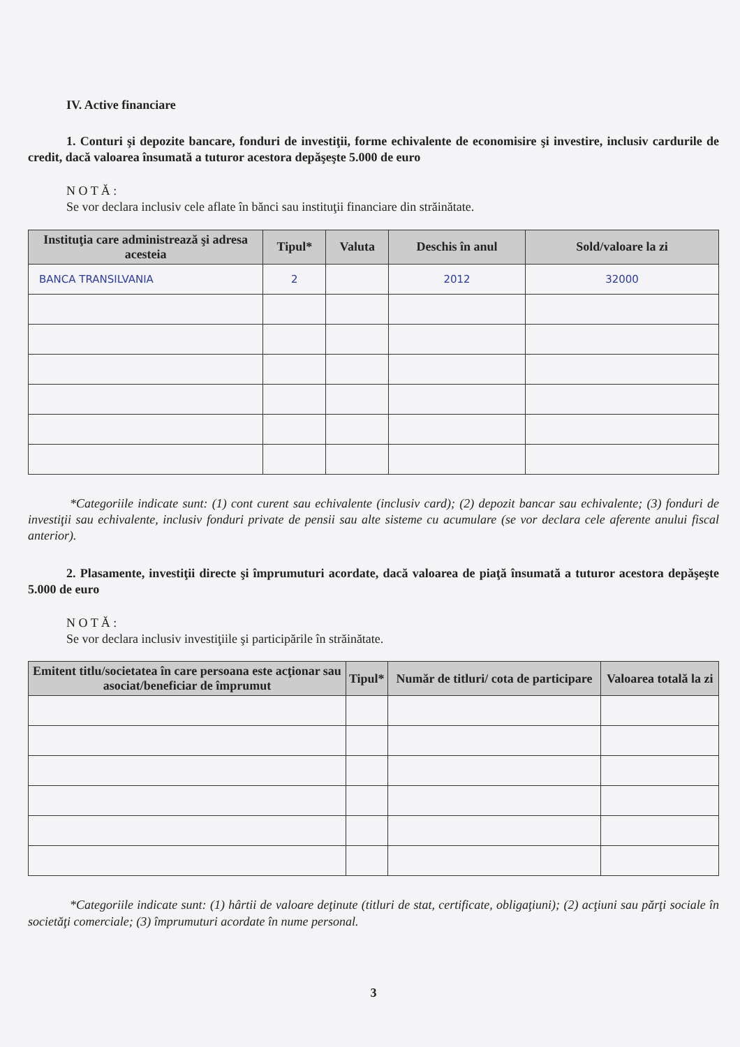IV. Active financiare
1. Conturi şi depozite bancare, fonduri de investiţii, forme echivalente de economisire şi investire, inclusiv cardurile de credit, dacă valoarea însumată a tuturor acestora depăşeşte 5.000 de euro
N O T Ă :
Se vor declara inclusiv cele aflate în bănci sau instituţii financiare din străinătate.
| Instituţia care administrează şi adresa acesteia | Tipul* | Valuta | Deschis în anul | Sold/valoare la zi |
| --- | --- | --- | --- | --- |
| BANCA TRANSILVANIA | 2 | | 2012 | 32000 |
*Categoriile indicate sunt: (1) cont curent sau echivalente (inclusiv card); (2) depozit bancar sau echivalente; (3) fonduri de investiţii sau echivalente, inclusiv fonduri private de pensii sau alte sisteme cu acumulare (se vor declara cele aferente anului fiscal anterior).
2. Plasamente, investiţii directe şi împrumuturi acordate, dacă valoarea de piaţă însumată a tuturor acestora depăşeşte 5.000 de euro
N O T Ă :
Se vor declara inclusiv investiţiile şi participările în străinătate.
| Emitent titlu/societatea în care persoana este acţionar sau asociat/beneficiar de împrumut | Tipul* | Număr de titluri/ cota de participare | Valoarea totală la zi |
| --- | --- | --- | --- |
*Categoriile indicate sunt: (1) hârtii de valoare deţinute (titluri de stat, certificate, obligaţiuni); (2) acţiuni sau părţi sociale în societăţi comerciale; (3) împrumuturi acordate în nume personal.
3